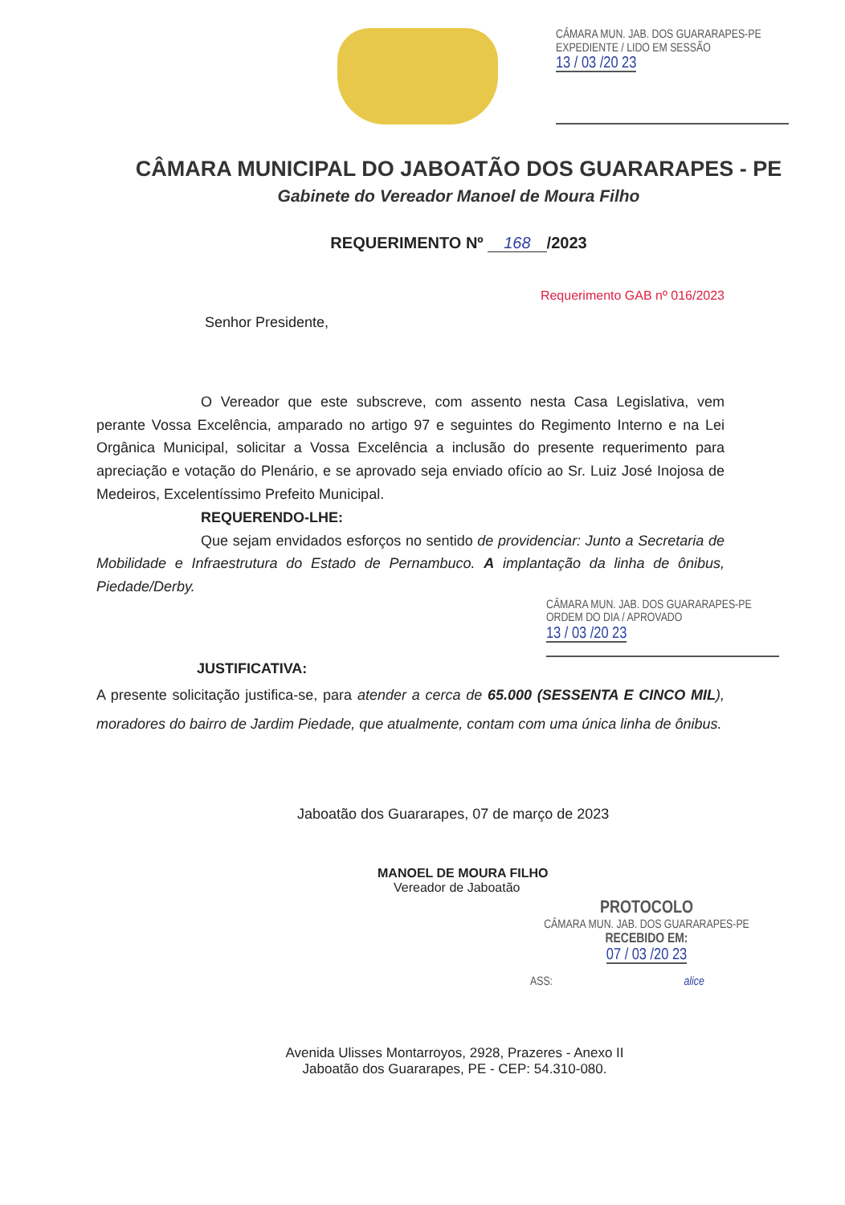CÂMARA MUN. JAB. DOS GUARARAPES-PE
EXPEDIENTE / LIDO EM SESSÃO
13 / 03 /20 23
CÂMARA MUNICIPAL DO JABOATÃO DOS GUARARAPES - PE
Gabinete do Vereador Manoel de Moura Filho
REQUERIMENTO Nº 168 /2023
Requerimento GAB nº 016/2023
Senhor Presidente,
O Vereador que este subscreve, com assento nesta Casa Legislativa, vem perante Vossa Excelência, amparado no artigo 97 e seguintes do Regimento Interno e na Lei Orgânica Municipal, solicitar a Vossa Excelência a inclusão do presente requerimento para apreciação e votação do Plenário, e se aprovado seja enviado ofício ao Sr. Luiz José Inojosa de Medeiros, Excelentíssimo Prefeito Municipal.
REQUERENDO-LHE:
Que sejam envidados esforços no sentido de providenciar: Junto a Secretaria de Mobilidade e Infraestrutura do Estado de Pernambuco. A implantação da linha de ônibus, Piedade/Derby.
CÂMARA MUN. JAB. DOS GUARARAPES-PE
ORDEM DO DIA / APROVADO
13 / 03 /20 23
JUSTIFICATIVA:
A presente solicitação justifica-se, para atender a cerca de 65.000 (SESSENTA E CINCO MIL), moradores do bairro de Jardim Piedade, que atualmente, contam com uma única linha de ônibus.
Jaboatão dos Guararapes, 07 de março de 2023
MANOEL DE MOURA FILHO
Vereador de Jaboatão
PROTOCOLO
CÂMARA MUN. JAB. DOS GUARARAPES-PE
RECEBIDO EM:
07 / 03 /20 23
ASS: alice
Avenida Ulisses Montarroyos, 2928, Prazeres - Anexo II
Jaboatão dos Guararapes, PE - CEP: 54.310-080.